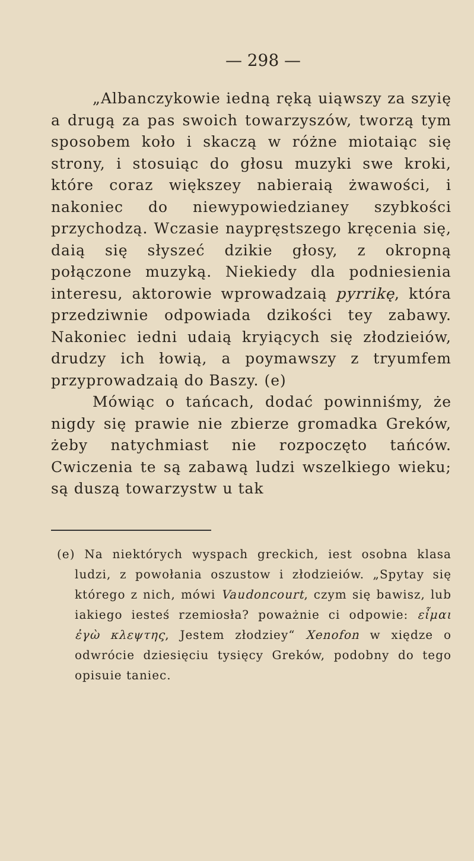— 298 —
„Albanczykowie iedną ręką uiąwszy za szyię a drugą za pas swoich towarzyszów, tworzą tym sposobem koło i skaczą w różne miotaiąc się strony, i stosuiąc do głosu muzyki swe kroki, które coraz większey nabieraią żwawości, i nakoniec do niewypowiedzianey szybkości przychodzą. Wczasie naypręstszego kręcenia się, daią się słyszeć dzikie głosy, z okropną połączone muzyką. Niekiedy dla podniesienia interesu, aktorowie wprowadzaią pyrrikę, która przedziwnie odpowiada dzikości tey zabawy. Nakoniec iedni udaią kryiących się złodzieiów, drudzy ich łowią, a poymawszy z tryumfem przyprowadzaią do Baszy. (e)
Mówiąc o tańcach, dodać powinniśmy, że nigdy się prawie nie zbierze gromadka Greków, żeby natychmiast nie rozpoczęto tańców. Cwiczenia te są zabawą ludzi wszelkiego wieku; są duszą towarzystw u tak
(e) Na niektórych wyspach greckich, iest osobna klasa ludzi, z powołania oszustow i złodzieiów. „Spytay się którego z nich, mówi Vaudoncourt, czym się bawisz, lub iakiego iesteś rzemiosła? poważnie ci odpowie: εἶμαι ἐγὼ κλεψτης, Jestem złodziey“ Xenofon w xiędze o odwrócie dziesięciu tysięcy Greków, podobny do tego opisuie taniec.